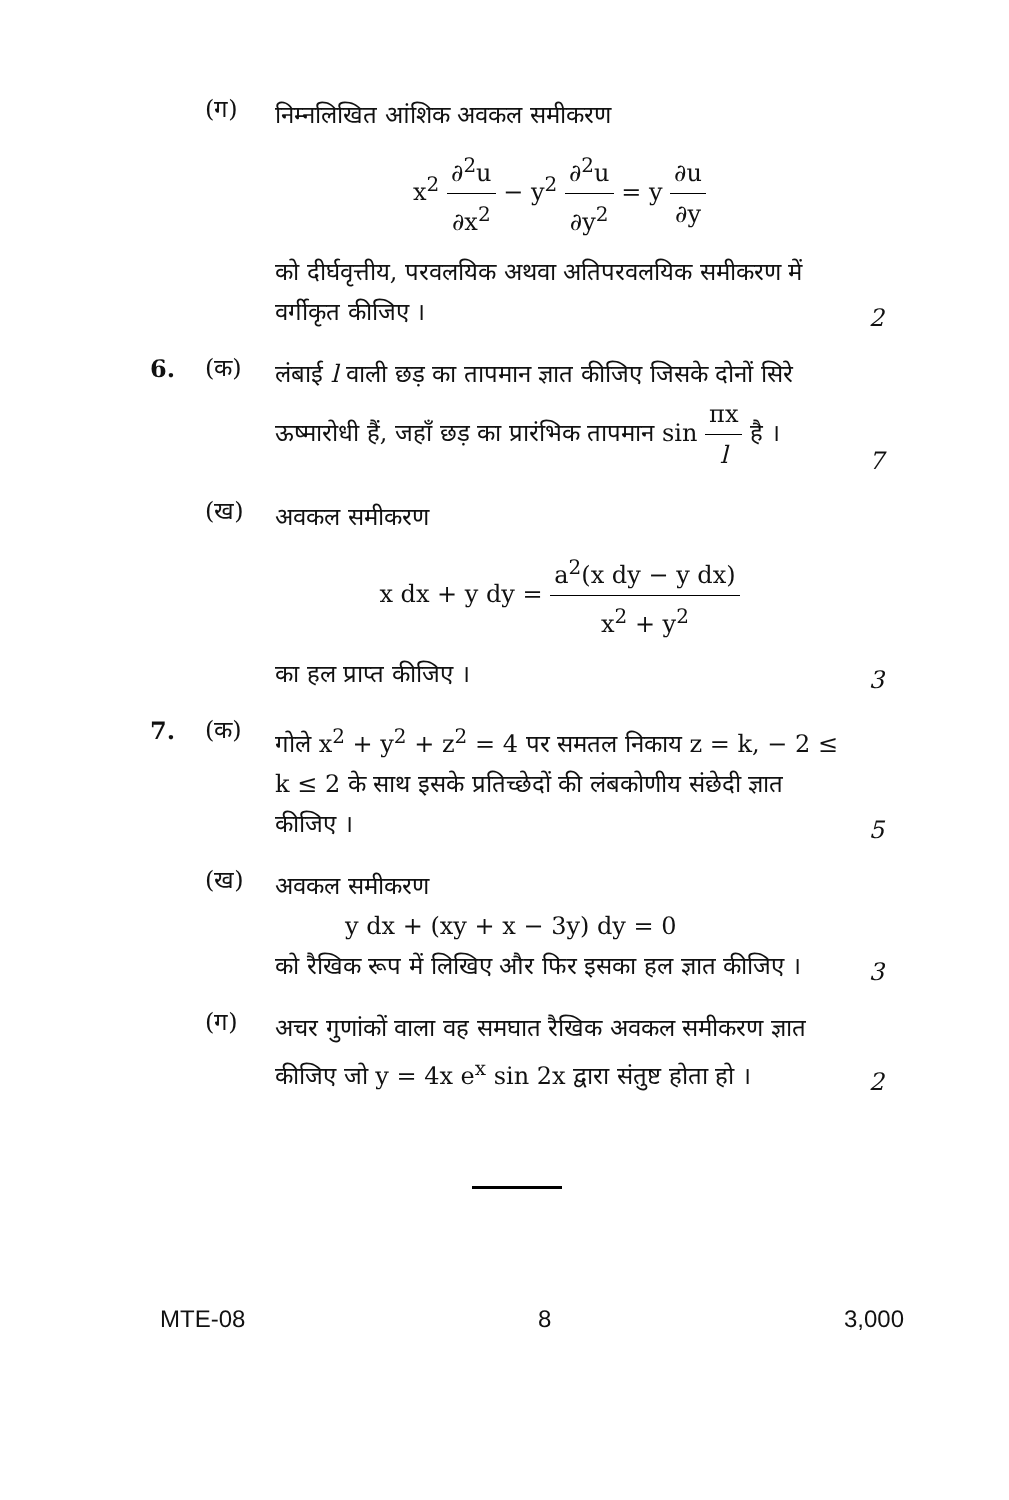(ग)
निम्नलिखित आंशिक अवकल समीकरण
x<sup>2</sup> ∂<sup>2</sup>u ∂x<sup>2</sup> − y<sup>2</sup> ∂<sup>2</sup>u ∂y<sup>2</sup> = y ∂u ∂y
को दीर्घवृत्तीय, परवलयिक अथवा अतिपरवलयिक समीकरण में वर्गीकृत कीजिए ।
2
6. (क)
लंबाई l वाली छड़ का तापमान ज्ञात कीजिए जिसके दोनों सिरे ऊष्मारोधी हैं, जहाँ छड़ का प्रारंभिक तापमान sin πx l है ।
7
(ख)
अवकल समीकरण
x dx + y dy = a<sup>2</sup>(x dy − y dx) x<sup>2</sup> + y<sup>2</sup>
का हल प्राप्त कीजिए ।
3
7. (क)
गोले x<sup>2</sup> + y<sup>2</sup> + z<sup>2</sup> = 4 पर समतल निकाय z = k, − 2 ≤ k ≤ 2 के साथ इसके प्रतिच्छेदों की लंबकोणीय संछेदी ज्ञात कीजिए ।
5
(ख)
अवकल समीकरण
y dx + (xy + x − 3y) dy = 0
को रैखिक रूप में लिखिए और फिर इसका हल ज्ञात कीजिए ।
3
(ग)
अचर गुणांकों वाला वह समघात रैखिक अवकल समीकरण ज्ञात कीजिए जो y = 4x e<sup>x</sup> sin 2x द्वारा संतुष्ट होता हो ।
2
MTE-08 8 3,000